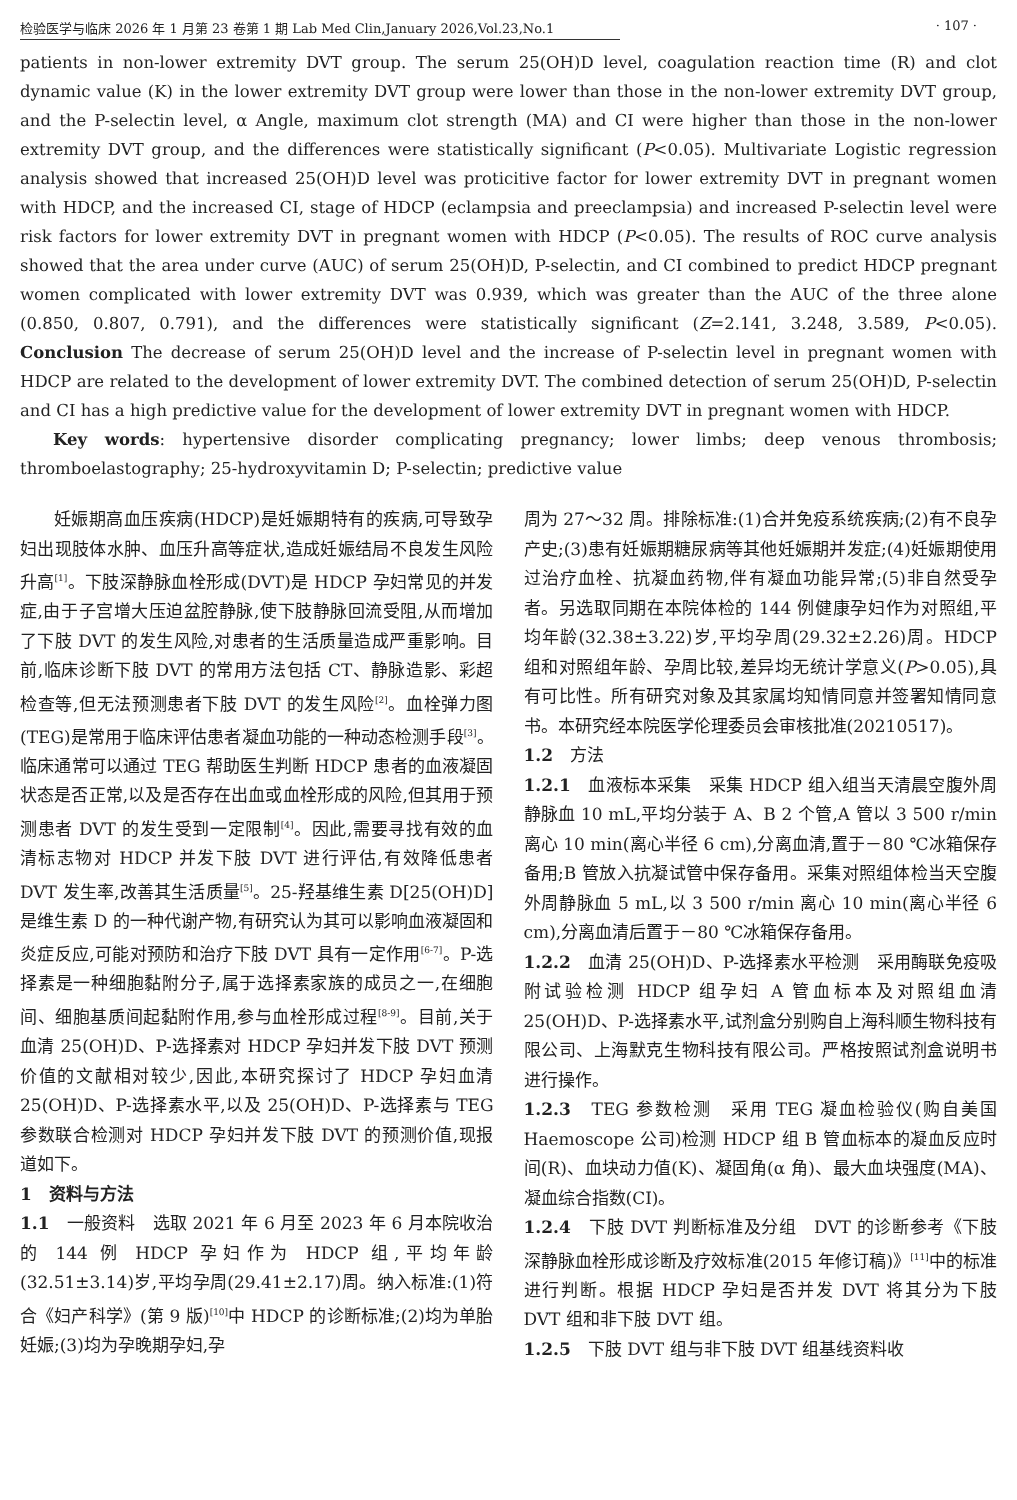检验医学与临床 2026 年 1 月第 23 卷第 1 期 Lab Med Clin,January 2026,Vol.23,No.1
· 107 ·
patients in non-lower extremity DVT group. The serum 25(OH)D level, coagulation reaction time (R) and clot dynamic value (K) in the lower extremity DVT group were lower than those in the non-lower extremity DVT group, and the P-selectin level, α Angle, maximum clot strength (MA) and CI were higher than those in the non-lower extremity DVT group, and the differences were statistically significant (P<0.05). Multivariate Logistic regression analysis showed that increased 25(OH)D level was proticitive factor for lower extremity DVT in pregnant women with HDCP, and the increased CI, stage of HDCP (eclampsia and preeclampsia) and increased P-selectin level were risk factors for lower extremity DVT in pregnant women with HDCP (P<0.05). The results of ROC curve analysis showed that the area under curve (AUC) of serum 25(OH)D, P-selectin, and CI combined to predict HDCP pregnant women complicated with lower extremity DVT was 0.939, which was greater than the AUC of the three alone (0.850, 0.807, 0.791), and the differences were statistically significant (Z=2.141, 3.248, 3.589, P<0.05). Conclusion The decrease of serum 25(OH)D level and the increase of P-selectin level in pregnant women with HDCP are related to the development of lower extremity DVT. The combined detection of serum 25(OH)D, P-selectin and CI has a high predictive value for the development of lower extremity DVT in pregnant women with HDCP.
Key words: hypertensive disorder complicating pregnancy; lower limbs; deep venous thrombosis; thromboelastography; 25-hydroxyvitamin D; P-selectin; predictive value
妊娠期高血压疾病(HDCP)是妊娠期特有的疾病,可导致孕妇出现肢体水肿、血压升高等症状,造成妊娠结局不良发生风险升高<sup>[1]</sup>。下肢深静脉血栓形成(DVT)是 HDCP 孕妇常见的并发症,由于子宫增大压迫盆腔静脉,使下肢静脉回流受阻,从而增加了下肢 DVT 的发生风险,对患者的生活质量造成严重影响。目前,临床诊断下肢 DVT 的常用方法包括 CT、静脉造影、彩超检查等,但无法预测患者下肢 DVT 的发生风险<sup>[2]</sup>。血栓弹力图(TEG)是常用于临床评估患者凝血功能的一种动态检测手段<sup>[3]</sup>。临床通常可以通过 TEG 帮助医生判断 HDCP 患者的血液凝固状态是否正常,以及是否存在出血或血栓形成的风险,但其用于预测患者 DVT 的发生受到一定限制<sup>[4]</sup>。因此,需要寻找有效的血清标志物对 HDCP 并发下肢 DVT 进行评估,有效降低患者 DVT 发生率,改善其生活质量<sup>[5]</sup>。25-羟基维生素 D[25(OH)D]是维生素 D 的一种代谢产物,有研究认为其可以影响血液凝固和炎症反应,可能对预防和治疗下肢 DVT 具有一定作用<sup>[6-7]</sup>。P-选择素是一种细胞黏附分子,属于选择素家族的成员之一,在细胞间、细胞基质间起黏附作用,参与血栓形成过程<sup>[8-9]</sup>。目前,关于血清 25(OH)D、P-选择素对 HDCP 孕妇并发下肢 DVT 预测价值的文献相对较少,因此,本研究探讨了 HDCP 孕妇血清 25(OH)D、P-选择素水平,以及 25(OH)D、P-选择素与 TEG 参数联合检测对 HDCP 孕妇并发下肢 DVT 的预测价值,现报道如下。
1　资料与方法
1.1　一般资料　选取 2021 年 6 月至 2023 年 6 月本院收治的 144 例 HDCP 孕妇作为 HDCP 组,平均年龄(32.51±3.14)岁,平均孕周(29.41±2.17)周。纳入标准:(1)符合《妇产科学》(第 9 版)<sup>[10]</sup>中 HDCP 的诊断标准;(2)均为单胎妊娠;(3)均为孕晚期孕妇,孕
周为 27～32 周。排除标准:(1)合并免疫系统疾病;(2)有不良孕产史;(3)患有妊娠期糖尿病等其他妊娠期并发症;(4)妊娠期使用过治疗血栓、抗凝血药物,伴有凝血功能异常;(5)非自然受孕者。另选取同期在本院体检的 144 例健康孕妇作为对照组,平均年龄(32.38±3.22)岁,平均孕周(29.32±2.26)周。HDCP 组和对照组年龄、孕周比较,差异均无统计学意义(P>0.05),具有可比性。所有研究对象及其家属均知情同意并签署知情同意书。本研究经本院医学伦理委员会审核批准(20210517)。
1.2　方法
1.2.1　血液标本采集　采集 HDCP 组入组当天清晨空腹外周静脉血 10 mL,平均分装于 A、B 2 个管,A 管以 3 500 r/min 离心 10 min(离心半径 6 cm),分离血清,置于－80 ℃冰箱保存备用;B 管放入抗凝试管中保存备用。采集对照组体检当天空腹外周静脉血 5 mL,以 3 500 r/min 离心 10 min(离心半径 6 cm),分离血清后置于－80 ℃冰箱保存备用。
1.2.2　血清 25(OH)D、P-选择素水平检测　采用酶联免疫吸附试验检测 HDCP 组孕妇 A 管血标本及对照组血清 25(OH)D、P-选择素水平,试剂盒分别购自上海科顺生物科技有限公司、上海默克生物科技有限公司。严格按照试剂盒说明书进行操作。
1.2.3　TEG 参数检测　采用 TEG 凝血检验仪(购自美国 Haemoscope 公司)检测 HDCP 组 B 管血标本的凝血反应时间(R)、血块动力值(K)、凝固角(α 角)、最大血块强度(MA)、凝血综合指数(CI)。
1.2.4　下肢 DVT 判断标准及分组　DVT 的诊断参考《下肢深静脉血栓形成诊断及疗效标准(2015 年修订稿)》<sup>[11]</sup>中的标准进行判断。根据 HDCP 孕妇是否并发 DVT 将其分为下肢 DVT 组和非下肢 DVT 组。
1.2.5　下肢 DVT 组与非下肢 DVT 组基线资料收